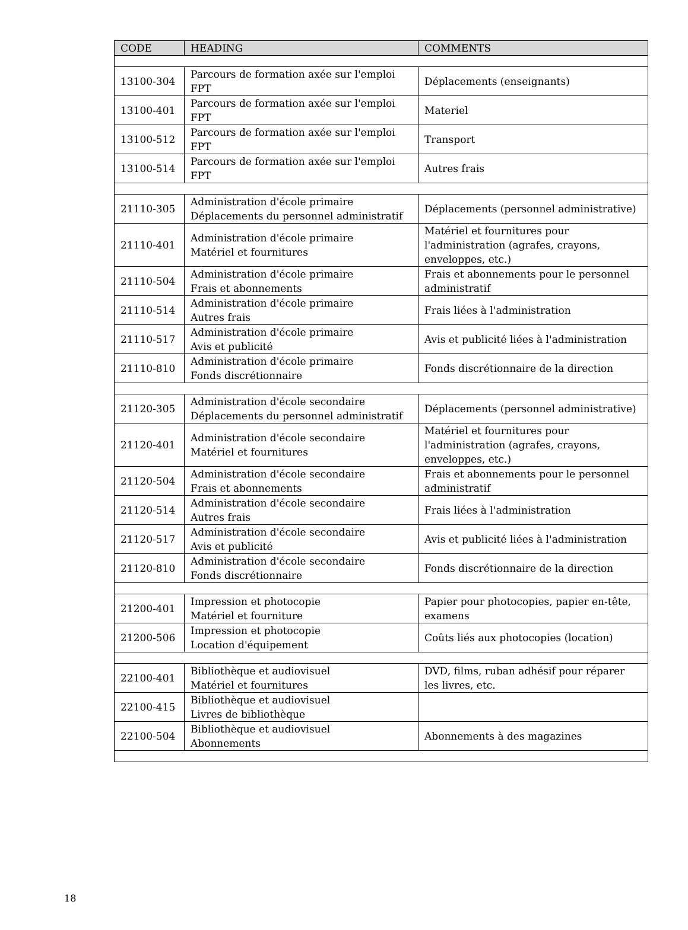| CODE | HEADING | COMMENTS |
| --- | --- | --- |
| 13100-304 | Parcours de formation axée sur l'emploi FPT | Déplacements (enseignants) |
| 13100-401 | Parcours de formation axée sur l'emploi FPT | Materiel |
| 13100-512 | Parcours de formation axée sur l'emploi FPT | Transport |
| 13100-514 | Parcours de formation axée sur l'emploi FPT | Autres frais |
| 21110-305 | Administration d'école primaire Déplacements du personnel administratif | Déplacements (personnel administrative) |
| 21110-401 | Administration d'école primaire Matériel et fournitures | Matériel et fournitures pour l'administration (agrafes, crayons, enveloppes, etc.) |
| 21110-504 | Administration d'école primaire Frais et abonnements | Frais et abonnements pour le personnel administratif |
| 21110-514 | Administration d'école primaire Autres frais | Frais liées à l'administration |
| 21110-517 | Administration d'école primaire Avis et publicité | Avis et publicité liées à l'administration |
| 21110-810 | Administration d'école primaire Fonds discrétionnaire | Fonds discrétionnaire de la direction |
| 21120-305 | Administration d'école secondaire Déplacements du personnel administratif | Déplacements (personnel administrative) |
| 21120-401 | Administration d'école secondaire Matériel et fournitures | Matériel et fournitures pour l'administration (agrafes, crayons, enveloppes, etc.) |
| 21120-504 | Administration d'école secondaire Frais et abonnements | Frais et abonnements pour le personnel administratif |
| 21120-514 | Administration d'école secondaire Autres frais | Frais liées à l'administration |
| 21120-517 | Administration d'école secondaire Avis et publicité | Avis et publicité liées à l'administration |
| 21120-810 | Administration d'école secondaire Fonds discrétionnaire | Fonds discrétionnaire de la direction |
| 21200-401 | Impression et photocopie Matériel et fourniture | Papier pour photocopies, papier en-tête, examens |
| 21200-506 | Impression et photocopie Location d'équipement | Coûts liés aux photocopies (location) |
| 22100-401 | Bibliothèque et audiovisuel Matériel et fournitures | DVD, films, ruban adhésif pour réparer les livres, etc. |
| 22100-415 | Bibliothèque et audiovisuel Livres de bibliothèque | |
| 22100-504 | Bibliothèque et audiovisuel Abonnements | Abonnements à des magazines |
18